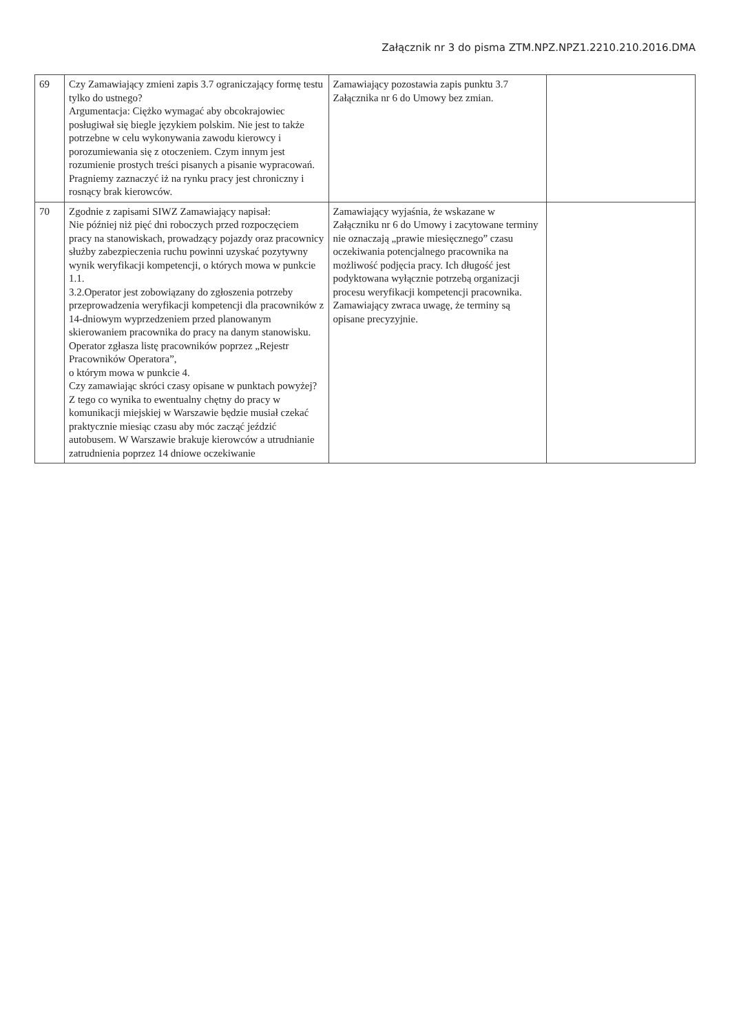Załącznik nr 3 do pisma ZTM.NPZ.NPZ1.2210.210.2016.DMA
| 69 | Czy Zamawiający zmieni zapis 3.7 ograniczający formę testu tylko do ustnego? Argumentacja: Ciężko wymagać aby obcokrajowiec posługiwał się biegle językiem polskim. Nie jest to także potrzebne w celu wykonywania zawodu kierowcy i porozumiewania się z otoczeniem. Czym innym jest rozumienie prostych treści pisanych a pisanie wypracowań. Pragniemy zaznaczyć iż na rynku pracy jest chroniczny i rosnący brak kierowców. | Zamawiający pozostawia zapis punktu 3.7 Załącznika nr 6 do Umowy bez zmian. | |
| 70 | Zgodnie z zapisami SIWZ Zamawiający napisał: Nie później niż pięć dni roboczych przed rozpoczęciem pracy na stanowiskach, prowadzący pojazdy oraz pracownicy służby zabezpieczenia ruchu powinni uzyskać pozytywny wynik weryfikacji kompetencji, o których mowa w punkcie 1.1. 3.2.Operator jest zobowiązany do zgłoszenia potrzeby przeprowadzenia weryfikacji kompetencji dla pracowników z 14-dniowym wyprzedzeniem przed planowanym skierowaniem pracownika do pracy na danym stanowisku. Operator zgłasza listę pracowników poprzez „Rejestr Pracowników Operatora”, o którym mowa w punkcie 4. Czy zamawiając skróci czasy opisane w punktach powyżej? Z tego co wynika to ewentualny chętny do pracy w komunikacji miejskiej w Warszawie będzie musiał czekać praktycznie miesiąc czasu aby móc zacząć jeździć autobusem. W Warszawie brakuje kierowców a utrudnianie zatrudnienia poprzez 14 dniowe oczekiwanie | Zamawiający wyjaśnia, że wskazane w Załączniku nr 6 do Umowy i zacytowane terminy nie oznaczają „prawie miesięcznego” czasu oczekiwania potencjalnego pracownika na możliwość podjęcia pracy. Ich długość jest podyktowana wyłącznie potrzebą organizacji procesu weryfikacji kompetencji pracownika. Zamawiający zwraca uwagę, że terminy są opisane precyzyjnie. | |